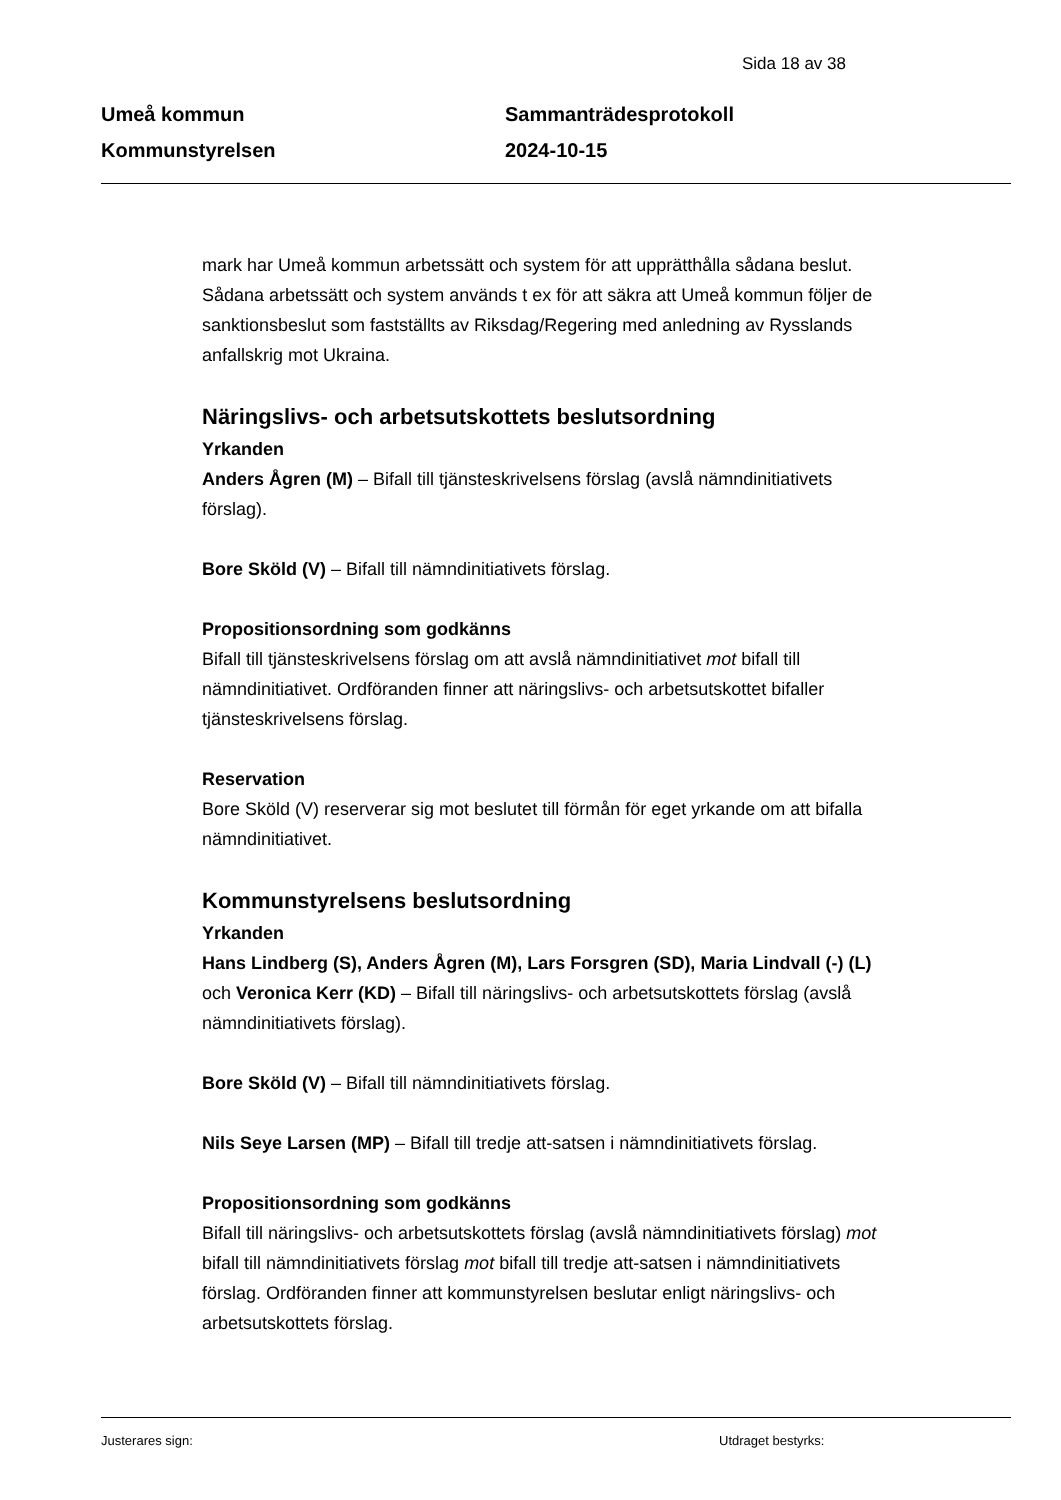Sida 18 av 38
Umeå kommun
Kommunstyrelsen
Sammanträdesprotokoll
2024-10-15
mark har Umeå kommun arbetssätt och system för att upprätthålla sådana beslut. Sådana arbetssätt och system används t ex för att säkra att Umeå kommun följer de sanktionsbeslut som fastställts av Riksdag/Regering med anledning av Rysslands anfallskrig mot Ukraina.
Näringslivs- och arbetsutskottets beslutsordning
Yrkanden
Anders Ågren (M) – Bifall till tjänsteskrivelsens förslag (avslå nämndinitiativets förslag).
Bore Sköld (V) – Bifall till nämndinitiativets förslag.
Propositionsordning som godkänns
Bifall till tjänsteskrivelsens förslag om att avslå nämndinitiativet mot bifall till nämndinitiativet. Ordföranden finner att näringslivs- och arbetsutskottet bifaller tjänsteskrivelsens förslag.
Reservation
Bore Sköld (V) reserverar sig mot beslutet till förmån för eget yrkande om att bifalla nämndinitiativet.
Kommunstyrelsens beslutsordning
Yrkanden
Hans Lindberg (S), Anders Ågren (M), Lars Forsgren (SD), Maria Lindvall (-) (L) och Veronica Kerr (KD) – Bifall till näringslivs- och arbetsutskottets förslag (avslå nämndinitiativets förslag).
Bore Sköld (V) – Bifall till nämndinitiativets förslag.
Nils Seye Larsen (MP) – Bifall till tredje att-satsen i nämndinitiativets förslag.
Propositionsordning som godkänns
Bifall till näringslivs- och arbetsutskottets förslag (avslå nämndinitiativets förslag) mot bifall till nämndinitiativets förslag mot bifall till tredje att-satsen i nämndinitiativets förslag. Ordföranden finner att kommunstyrelsen beslutar enligt näringslivs- och arbetsutskottets förslag.
Justerares sign: Utdraget bestyrks: